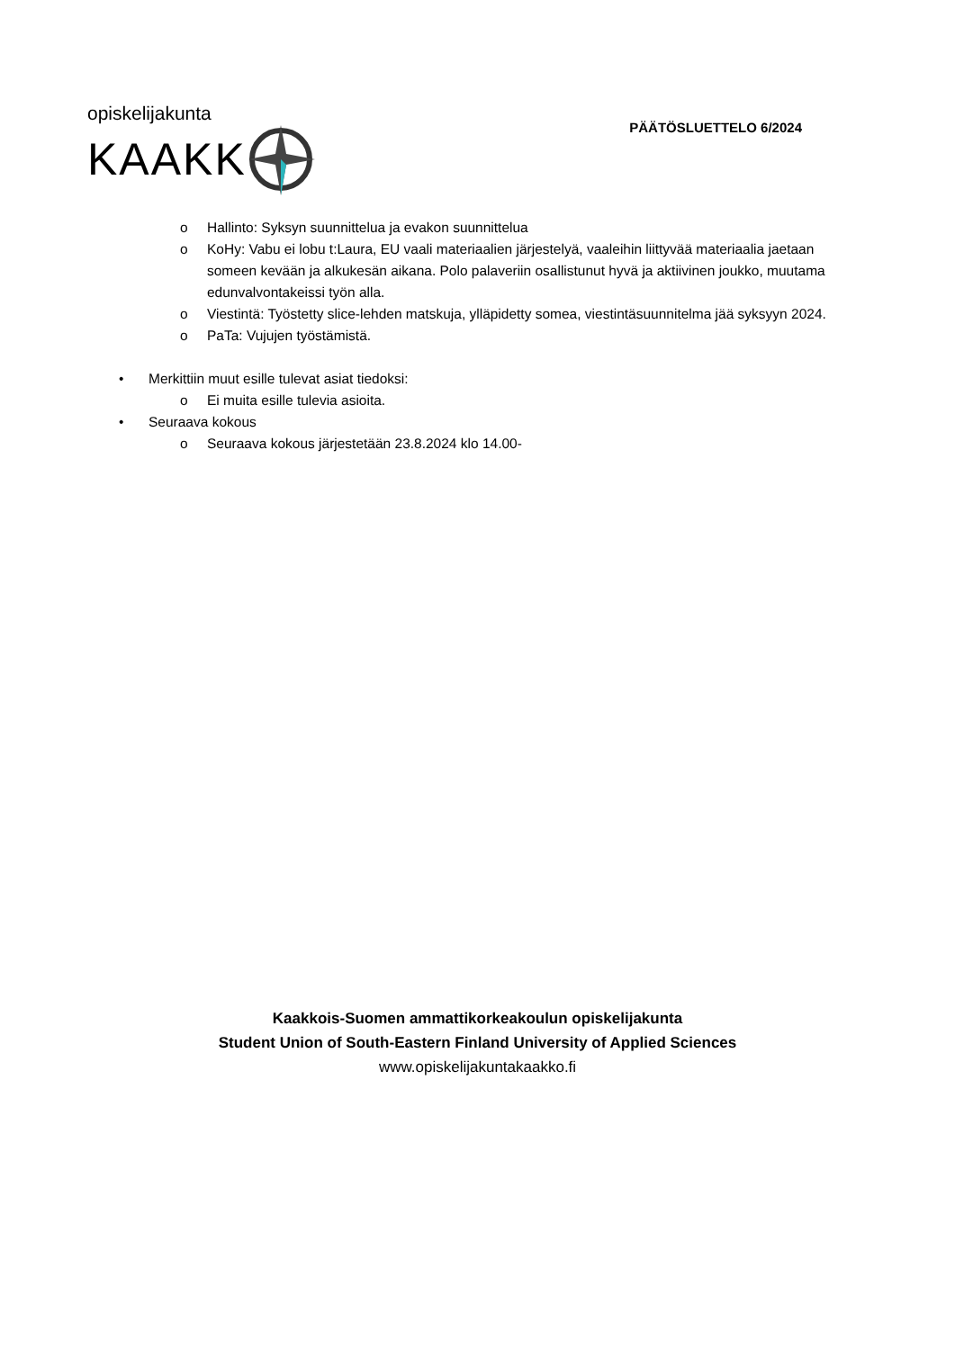opiskelijakunta
KAAKK
PÄÄTÖSLUETTELO 6/2024
o Hallinto: Syksyn suunnittelua ja evakon suunnittelua
o KoHy: Vabu ei lobu t:Laura, EU vaali materiaalien järjestelyä, vaaleihin liittyvää materiaalia jaetaan someen kevään ja alkukesän aikana. Polo palaveriin osallistunut hyvä ja aktiivinen joukko, muutama edunvalvontakeissi työn alla.
o Viestintä: Työstetty slice-lehden matskuja, ylläpidetty somea, viestintäsuunnitelma jää syksyyn 2024.
o PaTa: Vujujen työstämistä.
• Merkittiin muut esille tulevat asiat tiedoksi:
o Ei muita esille tulevia asioita.
• Seuraava kokous
o Seuraava kokous järjestetään 23.8.2024 klo 14.00-
Kaakkois-Suomen ammattikorkeakoulun opiskelijakunta
Student Union of South-Eastern Finland University of Applied Sciences
www.opiskelijakuntakaakko.fi